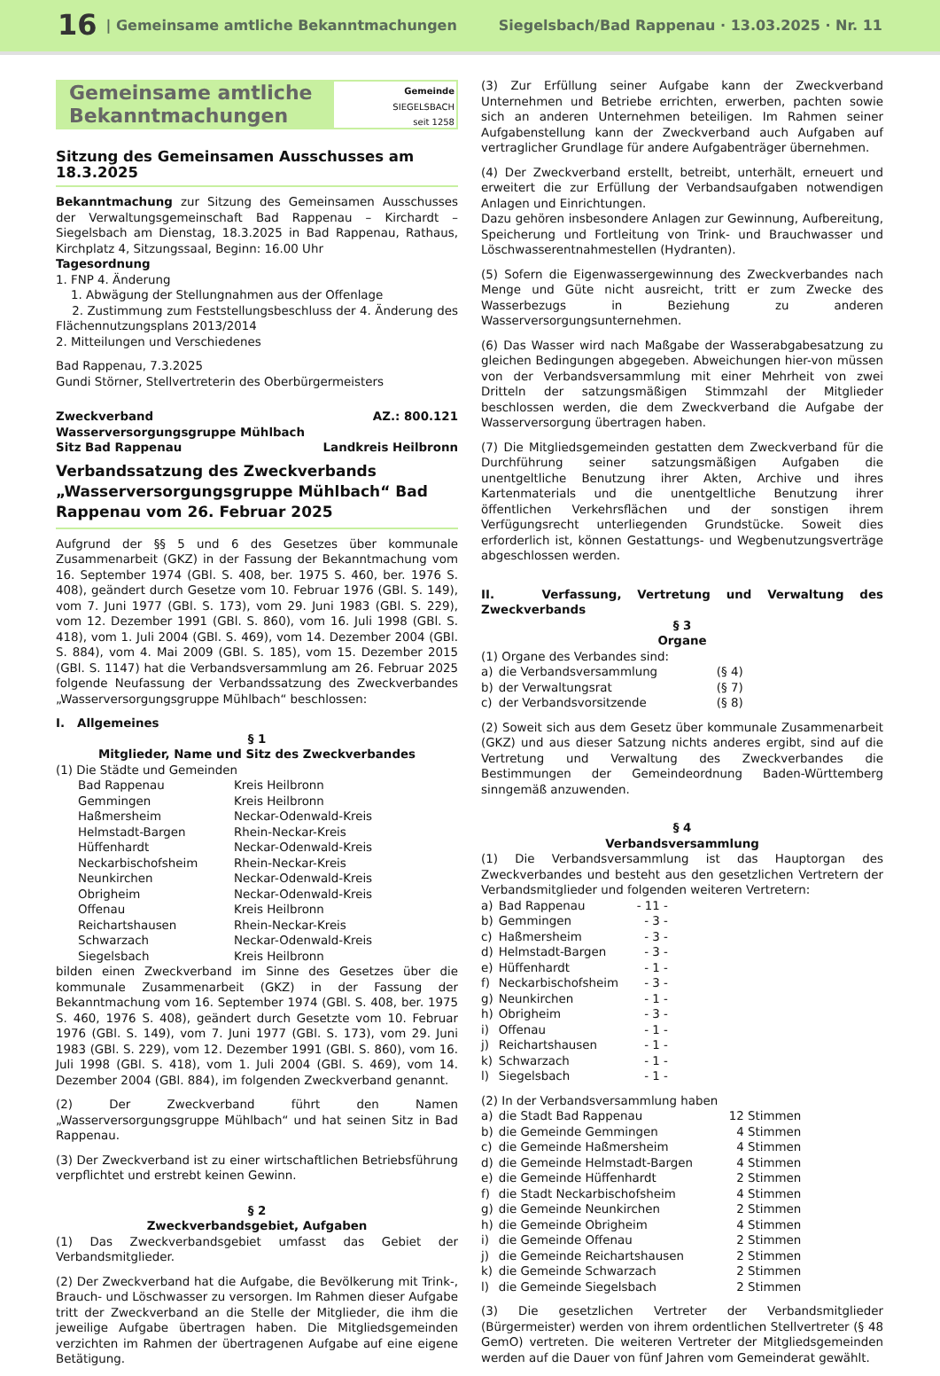16 | Gemeinsame amtliche Bekanntmachungen Siegelsbach/Bad Rappenau · 13.03.2025 · Nr. 11
Gemeinsame amtliche
Bekanntmachungen
Gemeinde
SIEGELSBACH
seit 1258
Sitzung des Gemeinsamen Ausschusses am 18.3.2025
Bekanntmachung zur Sitzung des Gemeinsamen Ausschusses der Verwaltungsgemeinschaft Bad Rappenau – Kirchardt – Siegelsbach am Dienstag, 18.3.2025 in Bad Rappenau, Rathaus, Kirchplatz 4, Sitzungssaal, Beginn: 16.00 Uhr
Tagesordnung
1. FNP 4. Änderung
1. Abwägung der Stellungnahmen aus der Offenlage
2. Zustimmung zum Feststellungsbeschluss der 4. Änderung des Flächennutzungsplans 2013/2014
2. Mitteilungen und Verschiedenes
Bad Rappenau, 7.3.2025
Gundi Störner, Stellvertreterin des Oberbürgermeisters
Zweckverband AZ.: 800.121
Wasserversorgungsgruppe Mühlbach
Sitz Bad Rappenau Landkreis Heilbronn
Verbandssatzung des Zweckverbands „Wasserversorgungsgruppe Mühlbach“ Bad Rappenau vom 26. Februar 2025
Aufgrund der §§ 5 und 6 des Gesetzes über kommunale Zusammenarbeit (GKZ) in der Fassung der Bekanntmachung vom 16. September 1974 (GBl. S. 408, ber. 1975 S. 460, ber. 1976 S. 408), geändert durch Gesetze vom 10. Februar 1976 (GBl. S. 149), vom 7. Juni 1977 (GBl. S. 173), vom 29. Juni 1983 (GBl. S. 229), vom 12. Dezember 1991 (GBl. S. 860), vom 16. Juli 1998 (GBl. S. 418), vom 1. Juli 2004 (GBl. S. 469), vom 14. Dezember 2004 (GBl. S. 884), vom 4. Mai 2009 (GBl. S. 185), vom 15. Dezember 2015 (GBl. S. 1147) hat die Verbandsversammlung am 26. Februar 2025 folgende Neufassung der Verbandssatzung des Zweckverbandes „Wasserversorgungsgruppe Mühlbach“ beschlossen:
I. Allgemeines
§ 1
Mitglieder, Name und Sitz des Zweckverbandes
(1) Die Städte und Gemeinden
| Bad Rappenau | Kreis Heilbronn |
| Gemmingen | Kreis Heilbronn |
| Haßmersheim | Neckar-Odenwald-Kreis |
| Helmstadt-Bargen | Rhein-Neckar-Kreis |
| Hüffenhardt | Neckar-Odenwald-Kreis |
| Neckarbischofsheim | Rhein-Neckar-Kreis |
| Neunkirchen | Neckar-Odenwald-Kreis |
| Obrigheim | Neckar-Odenwald-Kreis |
| Offenau | Kreis Heilbronn |
| Reichartshausen | Rhein-Neckar-Kreis |
| Schwarzach | Neckar-Odenwald-Kreis |
| Siegelsbach | Kreis Heilbronn |
bilden einen Zweckverband im Sinne des Gesetzes über die kommunale Zusammenarbeit (GKZ) in der Fassung der Bekanntmachung vom 16. September 1974 (GBl. S. 408, ber. 1975 S. 460, 1976 S. 408), geändert durch Gesetzte vom 10. Februar 1976 (GBl. S. 149), vom 7. Juni 1977 (GBl. S. 173), vom 29. Juni 1983 (GBl. S. 229), vom 12. Dezember 1991 (GBl. S. 860), vom 16. Juli 1998 (GBl. S. 418), vom 1. Juli 2004 (GBl. S. 469), vom 14. Dezember 2004 (GBl. 884), im folgenden Zweckverband genannt.
(2) Der Zweckverband führt den Namen „Wasserversorgungsgruppe Mühlbach“ und hat seinen Sitz in Bad Rappenau.
(3) Der Zweckverband ist zu einer wirtschaftlichen Betriebsführung verpflichtet und erstrebt keinen Gewinn.
§ 2
Zweckverbandsgebiet, Aufgaben
(1) Das Zweckverbandsgebiet umfasst das Gebiet der Verbandsmitglieder.
(2) Der Zweckverband hat die Aufgabe, die Bevölkerung mit Trink-, Brauch- und Löschwasser zu versorgen. Im Rahmen dieser Aufgabe tritt der Zweckverband an die Stelle der Mitglieder, die ihm die jeweilige Aufgabe übertragen haben. Die Mitgliedsgemeinden verzichten im Rahmen der übertragenen Aufgabe auf eine eigene Betätigung.
(3) Zur Erfüllung seiner Aufgabe kann der Zweckverband Unternehmen und Betriebe errichten, erwerben, pachten sowie sich an anderen Unternehmen beteiligen. Im Rahmen seiner Aufgabenstellung kann der Zweckverband auch Aufgaben auf vertraglicher Grundlage für andere Aufgabenträger übernehmen.
(4) Der Zweckverband erstellt, betreibt, unterhält, erneuert und erweitert die zur Erfüllung der Verbandsaufgaben notwendigen Anlagen und Einrichtungen.
Dazu gehören insbesondere Anlagen zur Gewinnung, Aufbereitung, Speicherung und Fortleitung von Trink- und Brauchwasser und Löschwasserentnahmestellen (Hydranten).
(5) Sofern die Eigenwassergewinnung des Zweckverbandes nach Menge und Güte nicht ausreicht, tritt er zum Zwecke des Wasserbezugs in Beziehung zu anderen Wasserversorgungsunternehmen.
(6) Das Wasser wird nach Maßgabe der Wasserabgabesatzung zu gleichen Bedingungen abgegeben. Abweichungen hier-von müssen von der Verbandsversammlung mit einer Mehrheit von zwei Dritteln der satzungsmäßigen Stimmzahl der Mitglieder beschlossen werden, die dem Zweckverband die Aufgabe der Wasserversorgung übertragen haben.
(7) Die Mitgliedsgemeinden gestatten dem Zweckverband für die Durchführung seiner satzungsmäßigen Aufgaben die unentgeltliche Benutzung ihrer Akten, Archive und ihres Kartenmaterials und die unentgeltliche Benutzung ihrer öffentlichen Verkehrsflächen und der sonstigen ihrem Verfügungsrecht unterliegenden Grundstücke. Soweit dies erforderlich ist, können Gestattungs- und Wegbenutzungsverträge abgeschlossen werden.
II. Verfassung, Vertretung und Verwaltung des Zweckverbands
§ 3
Organe
(1) Organe des Verbandes sind:
| a) | die Verbandsversammlung | (§ 4) |
| b) | der Verwaltungsrat | (§ 7) |
| c) | der Verbandsvorsitzende | (§ 8) |
(2) Soweit sich aus dem Gesetz über kommunale Zusammenarbeit (GKZ) und aus dieser Satzung nichts anderes ergibt, sind auf die Vertretung und Verwaltung des Zweckverbandes die Bestimmungen der Gemeindeordnung Baden-Württemberg sinngemäß anzuwenden.
§ 4
Verbandsversammlung
(1) Die Verbandsversammlung ist das Hauptorgan des Zweckverbandes und besteht aus den gesetzlichen Vertretern der Verbandsmitglieder und folgenden weiteren Vertretern:
| a) | Bad Rappenau | - 11 - |
| b) | Gemmingen | - 3 - |
| c) | Haßmersheim | - 3 - |
| d) | Helmstadt-Bargen | - 3 - |
| e) | Hüffenhardt | - 1 - |
| f) | Neckarbischofsheim | - 3 - |
| g) | Neunkirchen | - 1 - |
| h) | Obrigheim | - 3 - |
| i) | Offenau | - 1 - |
| j) | Reichartshausen | - 1 - |
| k) | Schwarzach | - 1 - |
| l) | Siegelsbach | - 1 - |
(2) In der Verbandsversammlung haben
| a) | die Stadt Bad Rappenau | 12 Stimmen |
| b) | die Gemeinde Gemmingen | 4 Stimmen |
| c) | die Gemeinde Haßmersheim | 4 Stimmen |
| d) | die Gemeinde Helmstadt-Bargen | 4 Stimmen |
| e) | die Gemeinde Hüffenhardt | 2 Stimmen |
| f) | die Stadt Neckarbischofsheim | 4 Stimmen |
| g) | die Gemeinde Neunkirchen | 2 Stimmen |
| h) | die Gemeinde Obrigheim | 4 Stimmen |
| i) | die Gemeinde Offenau | 2 Stimmen |
| j) | die Gemeinde Reichartshausen | 2 Stimmen |
| k) | die Gemeinde Schwarzach | 2 Stimmen |
| l) | die Gemeinde Siegelsbach | 2 Stimmen |
(3) Die gesetzlichen Vertreter der Verbandsmitglieder (Bürgermeister) werden von ihrem ordentlichen Stellvertreter (§ 48 GemO) vertreten. Die weiteren Vertreter der Mitgliedsgemeinden werden auf die Dauer von fünf Jahren vom Gemeinderat gewählt.